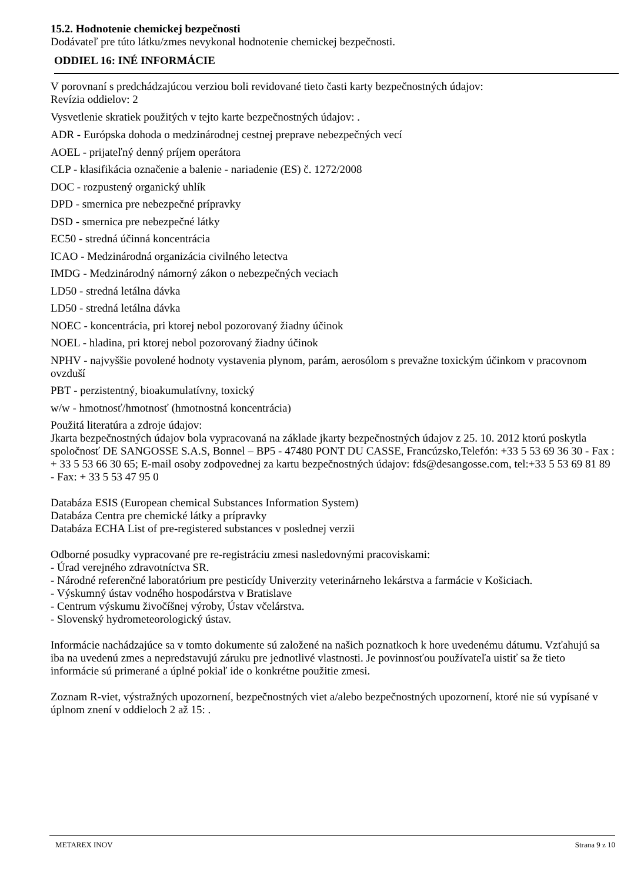15.2. Hodnotenie chemickej bezpečnosti
Dodávateľ pre túto látku/zmes nevykonal hodnotenie chemickej bezpečnosti.
ODDIEL 16: INÉ INFORMÁCIE
V porovnaní s predchádzajúcou verziou boli revidované tieto časti karty bezpečnostných údajov:
Revízia oddielov: 2
Vysvetlenie skratiek použitých v tejto karte bezpečnostných údajov: .
ADR - Európska dohoda o medzinárodnej cestnej preprave nebezpečných vecí
AOEL - prijateľný denný príjem operátora
CLP - klasifikácia označenie a balenie - nariadenie (ES) č. 1272/2008
DOC - rozpustený organický uhlík
DPD - smernica pre nebezpečné prípravky
DSD - smernica pre nebezpečné látky
EC50 - stredná účinná koncentrácia
ICAO - Medzinárodná organizácia civilného letectva
IMDG - Medzinárodný námorný zákon o nebezpečných veciach
LD50 - stredná letálna dávka
LD50 - stredná letálna dávka
NOEC - koncentrácia, pri ktorej nebol pozorovaný žiadny účinok
NOEL - hladina, pri ktorej nebol pozorovaný žiadny účinok
NPHV - najvyššie povolené hodnoty vystavenia plynom, parám, aerosólom s prevažne toxickým účinkom v pracovnom ovzduší
PBT - perzistentný, bioakumulatívny, toxický
w/w - hmotnosť/hmotnosť (hmotnostná koncentrácia)
Použitá literatúra a zdroje údajov:
Jkarta bezpečnostných údajov bola vypracovaná na základe jkarty bezpečnostných údajov z 25. 10. 2012 ktorú poskytla spoločnosť DE SANGOSSE S.A.S, Bonnel – BP5 - 47480 PONT DU CASSE, Francúzsko,Telefón: +33 5 53 69 36 30 - Fax : + 33 5 53 66 30 65; E-mail osoby zodpovednej za kartu bezpečnostných údajov: fds@desangosse.com, tel:+33 5 53 69 81 89 - Fax: + 33 5 53 47 95 0
Databáza ESIS (European chemical Substances Information System)
Databáza Centra pre chemické látky a prípravky
Databáza ECHA List of pre-registered substances v poslednej verzii
Odborné posudky vypracované pre re-registráciu zmesi nasledovnými pracoviskami:
- Úrad verejného zdravotníctva SR.
- Národné referenčné laboratórium pre pesticídy Univerzity veterinárneho lekárstva a farmácie v Košiciach.
- Výskumný ústav vodného hospodárstva v Bratislave
- Centrum výskumu živočíšnej výroby, Ústav včelárstva.
- Slovenský hydrometeorologický ústav.
Informácie nachádzajúce sa v tomto dokumente sú založené na našich poznatkoch k hore uvedenému dátumu. Vzťahujú sa iba na uvedenú zmes a nepredstavujú záruku pre jednotlivé vlastnosti. Je povinnosťou používateľa uistiť sa že tieto informácie sú primerané a úplné pokiaľ ide o konkrétne použitie zmesi.
Zoznam R-viet, výstražných upozornení, bezpečnostných viet a/alebo bezpečnostných upozornení, ktoré nie sú vypísané v úplnom znení v oddieloch 2 až 15: .
METAREX INOV Strana 9 z 10